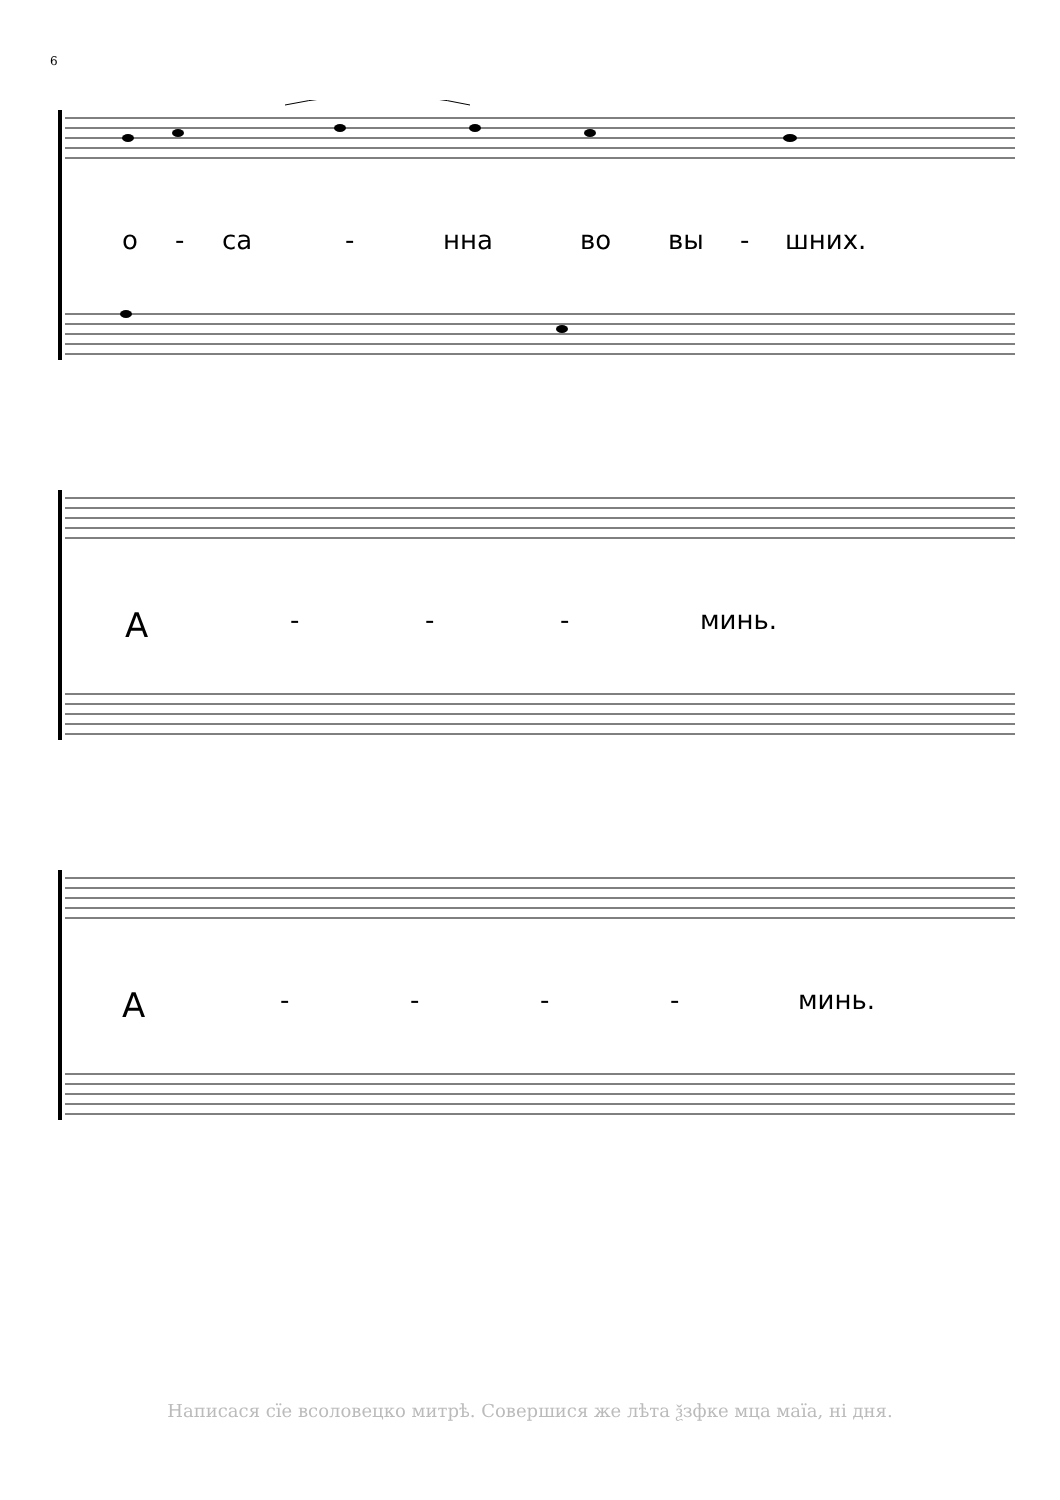6
о - са - нна во вы - шних.
А - - - минь.
А - - - - минь.
Написася сїе всоловецко митрѣ. Совершися же лѣта ѯзфке мца маїа, ні дня.